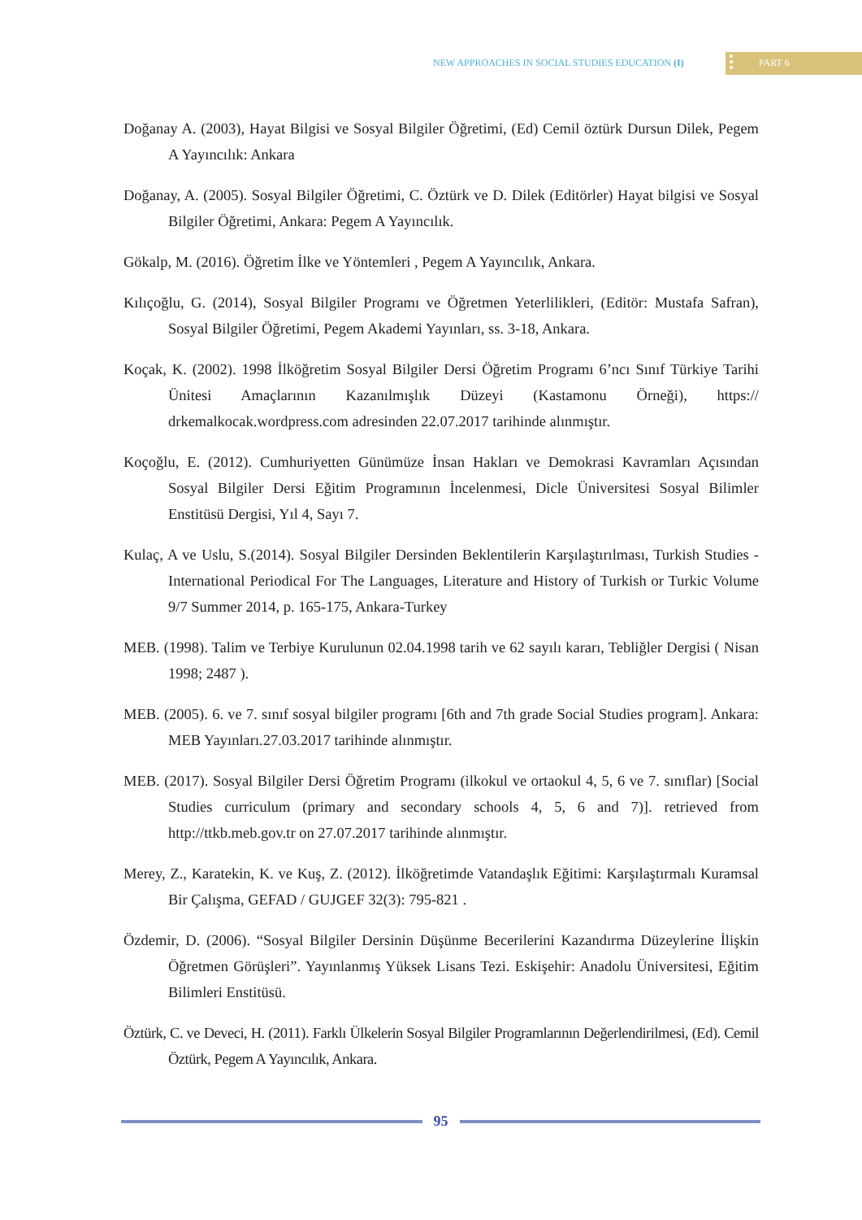NEW APPROACHES IN SOCIAL STUDIES EDUCATION (I) PART 6
Doğanay A. (2003), Hayat Bilgisi ve Sosyal Bilgiler Öğretimi, (Ed) Cemil öztürk Dursun Dilek, Pegem A Yayıncılık: Ankara
Doğanay, A. (2005). Sosyal Bilgiler Öğretimi, C. Öztürk ve D. Dilek (Editörler) Hayat bilgisi ve Sosyal Bilgiler Öğretimi, Ankara: Pegem A Yayıncılık.
Gökalp, M. (2016). Öğretim İlke ve Yöntemleri , Pegem A Yayıncılık, Ankara.
Kılıçoğlu, G. (2014), Sosyal Bilgiler Programı ve Öğretmen Yeterlilikleri, (Editör: Mustafa Safran), Sosyal Bilgiler Öğretimi, Pegem Akademi Yayınları, ss. 3-18, Ankara.
Koçak, K. (2002). 1998 İlköğretim Sosyal Bilgiler Dersi Öğretim Programı 6’ncı Sınıf Türkiye Tarihi Ünitesi Amaçlarının Kazanılmışlık Düzeyi (Kastamonu Örneği), https:// drkemalkocak.wordpress.com adresinden 22.07.2017 tarihinde alınmıştır.
Koçoğlu, E. (2012). Cumhuriyetten Günümüze İnsan Hakları ve Demokrasi Kavramları Açısından Sosyal Bilgiler Dersi Eğitim Programının İncelenmesi, Dicle Üniversitesi Sosyal Bilimler Enstitüsü Dergisi, Yıl 4, Sayı 7.
Kulaç, A ve Uslu, S.(2014). Sosyal Bilgiler Dersinden Beklentilerin Karşılaştırılması, Turkish Studies - International Periodical For The Languages, Literature and History of Turkish or Turkic Volume 9/7 Summer 2014, p. 165-175, Ankara-Turkey
MEB. (1998). Talim ve Terbiye Kurulunun 02.04.1998 tarih ve 62 sayılı kararı, Tebliğler Dergisi ( Nisan 1998; 2487 ).
MEB. (2005). 6. ve 7. sınıf sosyal bilgiler programı [6th and 7th grade Social Studies program]. Ankara: MEB Yayınları.27.03.2017 tarihinde alınmıştır.
MEB. (2017). Sosyal Bilgiler Dersi Öğretim Programı (ilkokul ve ortaokul 4, 5, 6 ve 7. sınıflar) [Social Studies curriculum (primary and secondary schools 4, 5, 6 and 7)]. retrieved from http://ttkb.meb.gov.tr on 27.07.2017 tarihinde alınmıştır.
Merey, Z., Karatekin, K. ve Kuş, Z. (2012). İlköğretimde Vatandaşlık Eğitimi: Karşılaştırmalı Kuramsal Bir Çalışma, GEFAD / GUJGEF 32(3): 795-821 .
Özdemir, D. (2006). “Sosyal Bilgiler Dersinin Düşünme Becerilerini Kazandırma Düzeylerine İlişkin Öğretmen Görüşleri”. Yayınlanmış Yüksek Lisans Tezi. Eskişehir: Anadolu Üniversitesi, Eğitim Bilimleri Enstitüsü.
Öztürk, C. ve Deveci, H. (2011). Farklı Ülkelerin Sosyal Bilgiler Programlarının Değerlendirilmesi, (Ed). Cemil Öztürk, Pegem A Yayıncılık, Ankara.
95